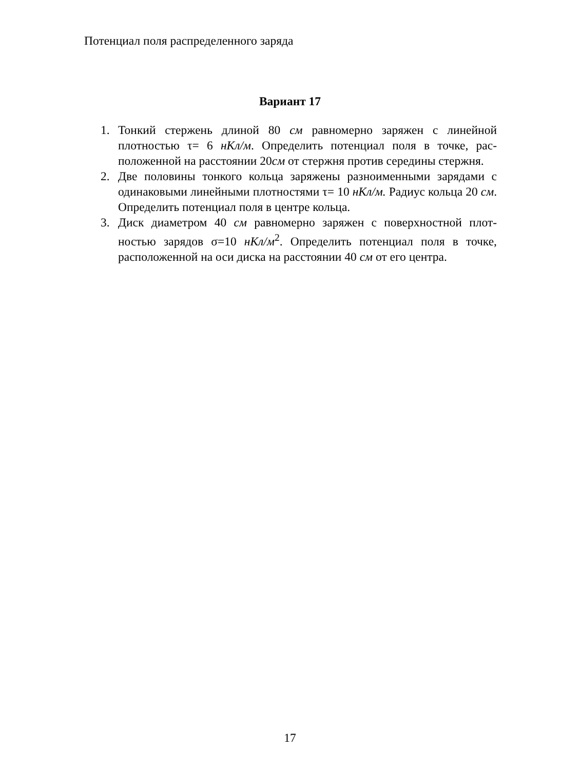Потенциал поля распределенного заряда
Вариант 17
1. Тонкий стержень длиной 80 см равномерно заряжен с линейной плотностью τ= 6 нКл/м. Определить потенциал поля в точке, рас-положенной на расстоянии 20см от стержня против середины стержня.
2. Две половины тонкого кольца заряжены разноименными зарядами с одинаковыми линейными плотностями τ= 10 нКл/м. Радиус кольца 20 см. Определить потенциал поля в центре кольца.
3. Диск диаметром 40 см равномерно заряжен с поверхностной плот-ностью зарядов σ=10 нКл/м<sup>2</sup>. Определить потенциал поля в точке, расположенной на оси диска на расстоянии 40 см от его центра.
17